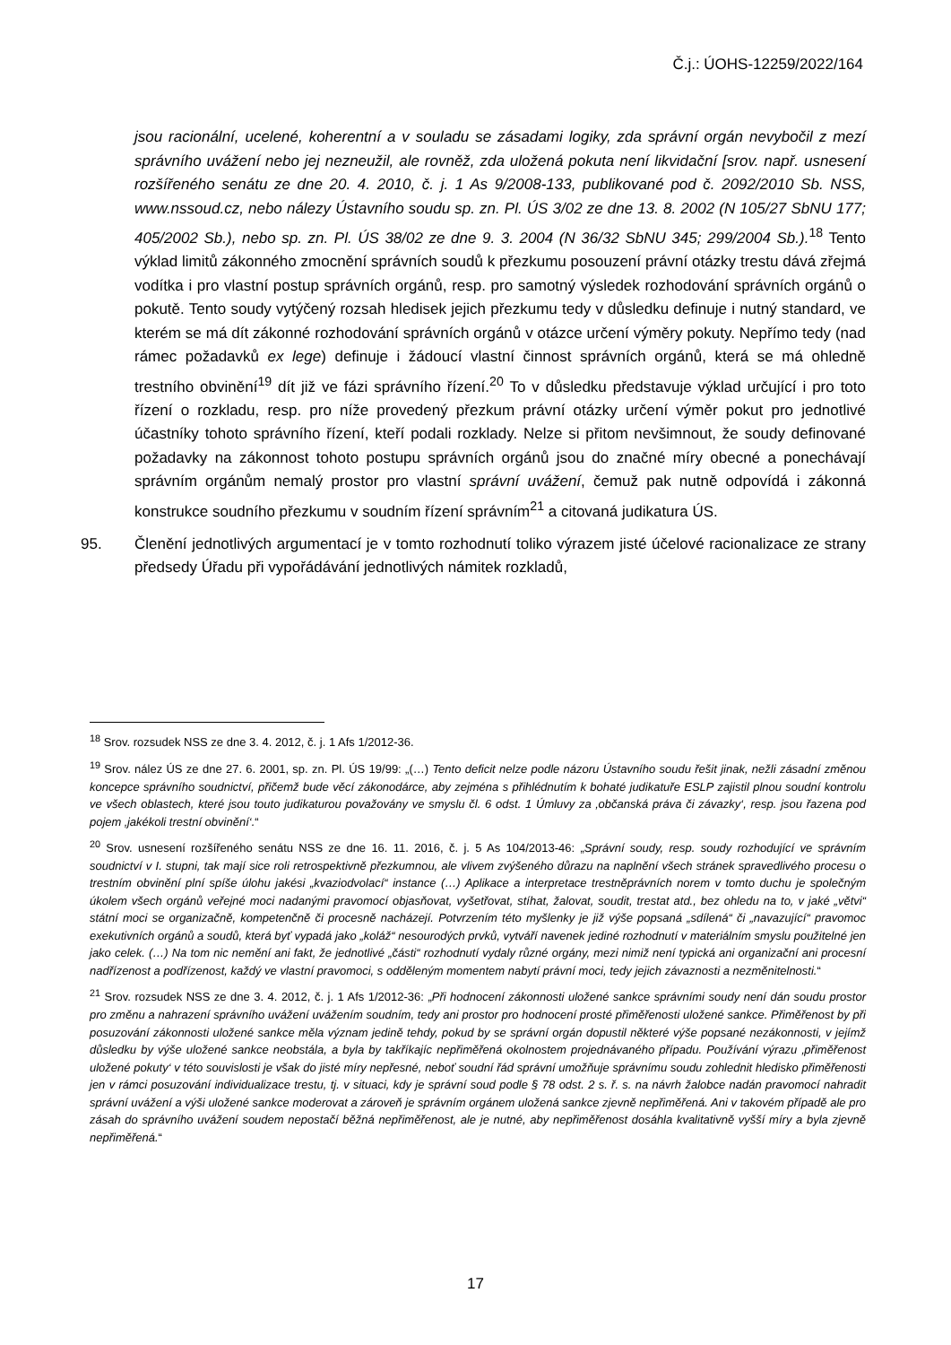Č.j.: ÚOHS-12259/2022/164
jsou racionální, ucelené, koherentní a v souladu se zásadami logiky, zda správní orgán nevybočil z mezí správního uvážení nebo jej nezneužil, ale rovněž, zda uložená pokuta není likvidační [srov. např. usnesení rozšířeného senátu ze dne 20. 4. 2010, č. j. 1 As 9/2008-133, publikované pod č. 2092/2010 Sb. NSS, www.nssoud.cz, nebo nálezy Ústavního soudu sp. zn. Pl. ÚS 3/02 ze dne 13. 8. 2002 (N 105/27 SbNU 177; 405/2002 Sb.), nebo sp. zn. Pl. ÚS 38/02 ze dne 9. 3. 2004 (N 36/32 SbNU 345; 299/2004 Sb.).<sup>18</sup> Tento výklad limitů zákonného zmocnění správních soudů k přezkumu posouzení právní otázky trestu dává zřejmá vodítka i pro vlastní postup správních orgánů, resp. pro samotný výsledek rozhodování správních orgánů o pokutě. Tento soudy vytýčený rozsah hledisek jejich přezkumu tedy v důsledku definuje i nutný standard, ve kterém se má dít zákonné rozhodování správních orgánů v otázce určení výměry pokuty. Nepřímo tedy (nad rámec požadavků ex lege) definuje i žádoucí vlastní činnost správních orgánů, která se má ohledně trestního obvinění<sup>19</sup> dít již ve fázi správního řízení.<sup>20</sup> To v důsledku představuje výklad určující i pro toto řízení o rozkladu, resp. pro níže provedený přezkum právní otázky určení výměr pokut pro jednotlivé účastníky tohoto správního řízení, kteří podali rozklady. Nelze si přitom nevšimnout, že soudy definované požadavky na zákonnost tohoto postupu správních orgánů jsou do značné míry obecné a ponechávají správním orgánům nemalý prostor pro vlastní správní uvážení, čemuž pak nutně odpovídá i zákonná konstrukce soudního přezkumu v soudním řízení správním<sup>21</sup> a citovaná judikatura ÚS.
95. Členění jednotlivých argumentací je v tomto rozhodnutí toliko výrazem jisté účelové racionalizace ze strany předsedy Úřadu při vypořádávání jednotlivých námitek rozkladů,
<sup>18</sup> Srov. rozsudek NSS ze dne 3. 4. 2012, č. j. 1 Afs 1/2012-36.
<sup>19</sup> Srov. nález ÚS ze dne 27. 6. 2001, sp. zn. Pl. ÚS 19/99: „(…) Tento deficit nelze podle názoru Ústavního soudu řešit jinak, nežli zásadní změnou koncepce správního soudnictví, přičemž bude věcí zákonodárce, aby zejména s přihlédnutím k bohaté judikatuře ESLP zajistil plnou soudní kontrolu ve všech oblastech, které jsou touto judikaturou považovány ve smyslu čl. 6 odst. 1 Úmluvy za ‚občanská práva či závazky‘, resp. jsou řazena pod pojem ‚jakékoli trestní obvinění‘.“
<sup>20</sup> Srov. usnesení rozšířeného senátu NSS ze dne 16. 11. 2016, č. j. 5 As 104/2013-46: „Správní soudy, resp. soudy rozhodující ve správním soudnictví v I. stupni, tak mají sice roli retrospektivně přezkumnou, ale vlivem zvýšeného důrazu na naplnění všech stránek spravedlivého procesu o trestním obvinění plní spíše úlohu jakési „kvaziodvolací“ instance (…) Aplikace a interpretace trestněprávních norem v tomto duchu je společným úkolem všech orgánů veřejné moci nadanými pravomocí objasňovat, vyšetřovat, stíhat, žalovat, soudit, trestat atd., bez ohledu na to, v jaké „větvi“ státní moci se organizačně, kompetenčně či procesně nacházejí. Potvrzením této myšlenky je již výše popsaná „sdílená“ či „navazující“ pravomoc exekutivních orgánů a soudů, která byť vypadá jako „koláž“ nesourodých prvků, vytváří navenek jediné rozhodnutí v materiálním smyslu použitelné jen jako celek. (…) Na tom nic nemění ani fakt, že jednotlivé „části“ rozhodnutí vydaly různé orgány, mezi nimiž není typická ani organizační ani procesní nadřízenost a podřízenost, každý ve vlastní pravomoci, s odděleným momentem nabytí právní moci, tedy jejich závaznosti a nezměnitelnosti.“
<sup>21</sup> Srov. rozsudek NSS ze dne 3. 4. 2012, č. j. 1 Afs 1/2012-36: „Při hodnocení zákonnosti uložené sankce správními soudy není dán soudu prostor pro změnu a nahrazení správního uvážení uvážením soudním, tedy ani prostor pro hodnocení prosté přiměřenosti uložené sankce. Přiměřenost by při posuzování zákonnosti uložené sankce měla význam jedině tehdy, pokud by se správní orgán dopustil některé výše popsané nezákonnosti, v jejímž důsledku by výše uložené sankce neobstála, a byla by takříkajíc nepřiměřená okolnostem projednávaného případu. Používání výrazu ‚přiměřenost uložené pokuty‘ v této souvislosti je však do jisté míry nepřesné, neboť soudní řád správní umožňuje správnímu soudu zohlednit hledisko přiměřenosti jen v rámci posuzování individualizace trestu, tj. v situaci, kdy je správní soud podle § 78 odst. 2 s. ř. s. na návrh žalobce nadán pravomocí nahradit správní uvážení a výši uložené sankce moderovat a zároveň je správním orgánem uložená sankce zjevně nepřiměřená. Ani v takovém případě ale pro zásah do správního uvážení soudem nepostačí běžná nepřiměřenost, ale je nutné, aby nepřiměřenost dosáhla kvalitativně vyšší míry a byla zjevně nepřiměřená.“
17